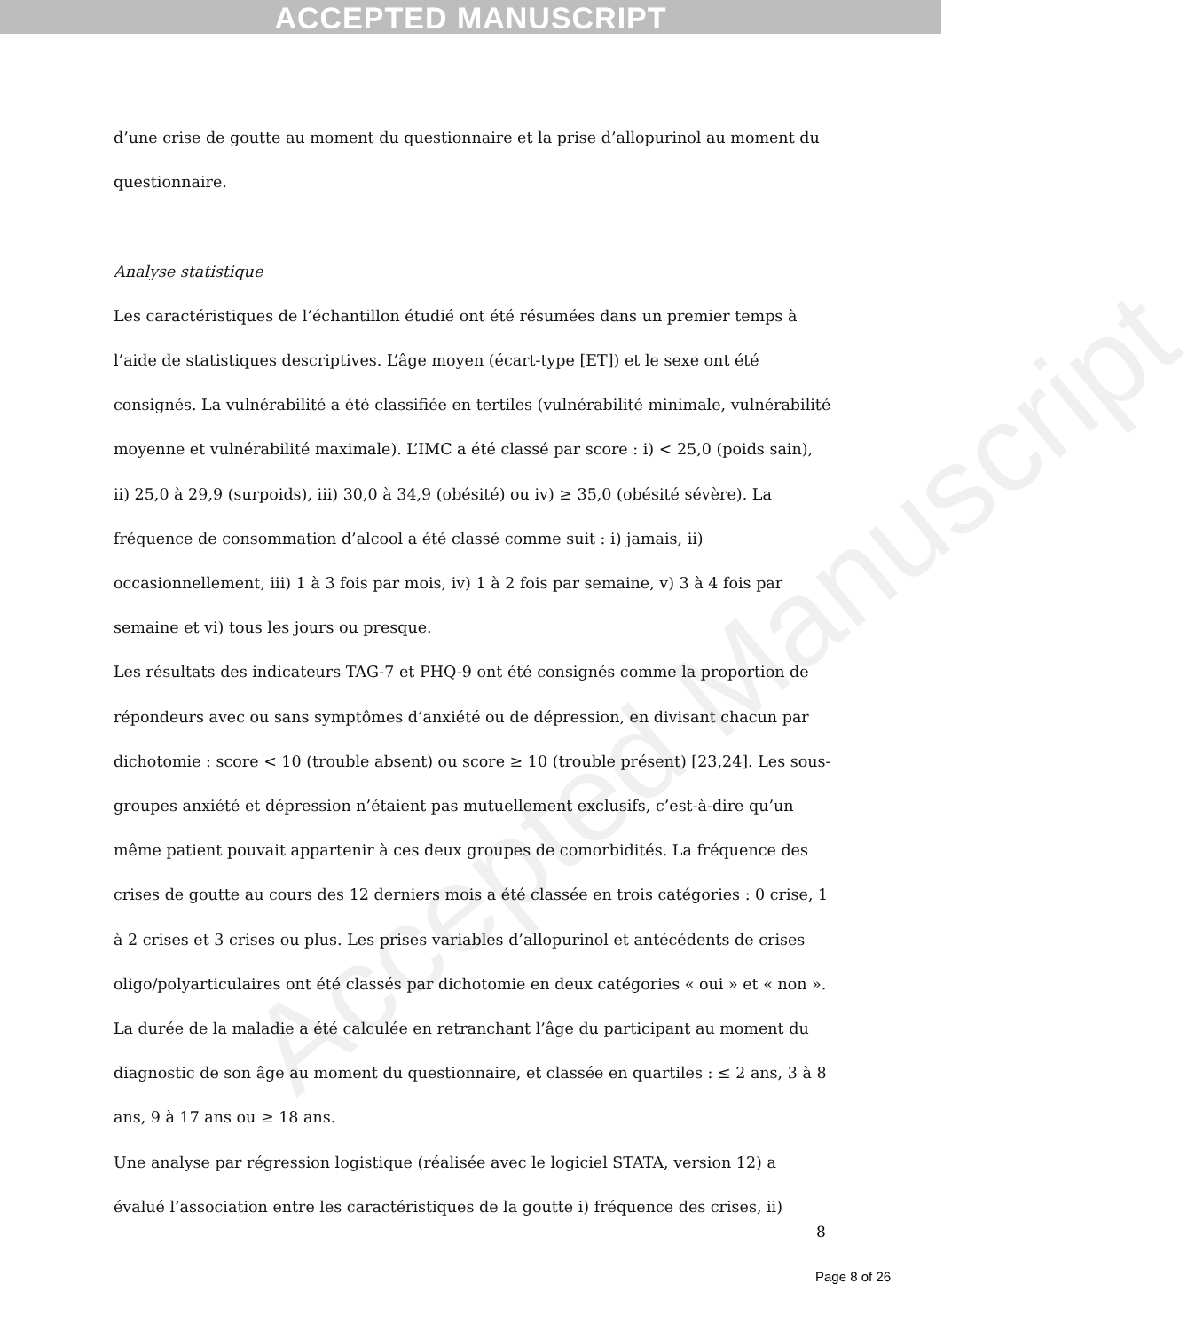ACCEPTED MANUSCRIPT
Accepted Manuscript
d’une crise de goutte au moment du questionnaire et la prise d’allopurinol au moment du questionnaire.
Analyse statistique
Les caractéristiques de l’échantillon étudié ont été résumées dans un premier temps à l’aide de statistiques descriptives. L’âge moyen (écart-type [ET]) et le sexe ont été consignés. La vulnérabilité a été classifiée en tertiles (vulnérabilité minimale, vulnérabilité moyenne et vulnérabilité maximale). L’IMC a été classé par score : i) < 25,0 (poids sain), ii) 25,0 à 29,9 (surpoids), iii) 30,0 à 34,9 (obésité) ou iv) ≥ 35,0 (obésité sévère). La fréquence de consommation d’alcool a été classé comme suit : i) jamais, ii) occasionnellement, iii) 1 à 3 fois par mois, iv) 1 à 2 fois par semaine, v) 3 à 4 fois par semaine et vi) tous les jours ou presque.
Les résultats des indicateurs TAG-7 et PHQ-9 ont été consignés comme la proportion de répondeurs avec ou sans symptômes d’anxiété ou de dépression, en divisant chacun par dichotomie : score < 10 (trouble absent) ou score ≥ 10 (trouble présent) [23,24]. Les sous-groupes anxiété et dépression n’étaient pas mutuellement exclusifs, c’est-à-dire qu’un même patient pouvait appartenir à ces deux groupes de comorbidités. La fréquence des crises de goutte au cours des 12 derniers mois a été classée en trois catégories : 0 crise, 1 à 2 crises et 3 crises ou plus. Les prises variables d’allopurinol et antécédents de crises oligo/polyarticulaires ont été classés par dichotomie en deux catégories « oui » et « non ». La durée de la maladie a été calculée en retranchant l’âge du participant au moment du diagnostic de son âge au moment du questionnaire, et classée en quartiles : ≤ 2 ans, 3 à 8 ans, 9 à 17 ans ou ≥ 18 ans.
Une analyse par régression logistique (réalisée avec le logiciel STATA, version 12) a évalué l’association entre les caractéristiques de la goutte i) fréquence des crises, ii)
8
Page 8 of 26